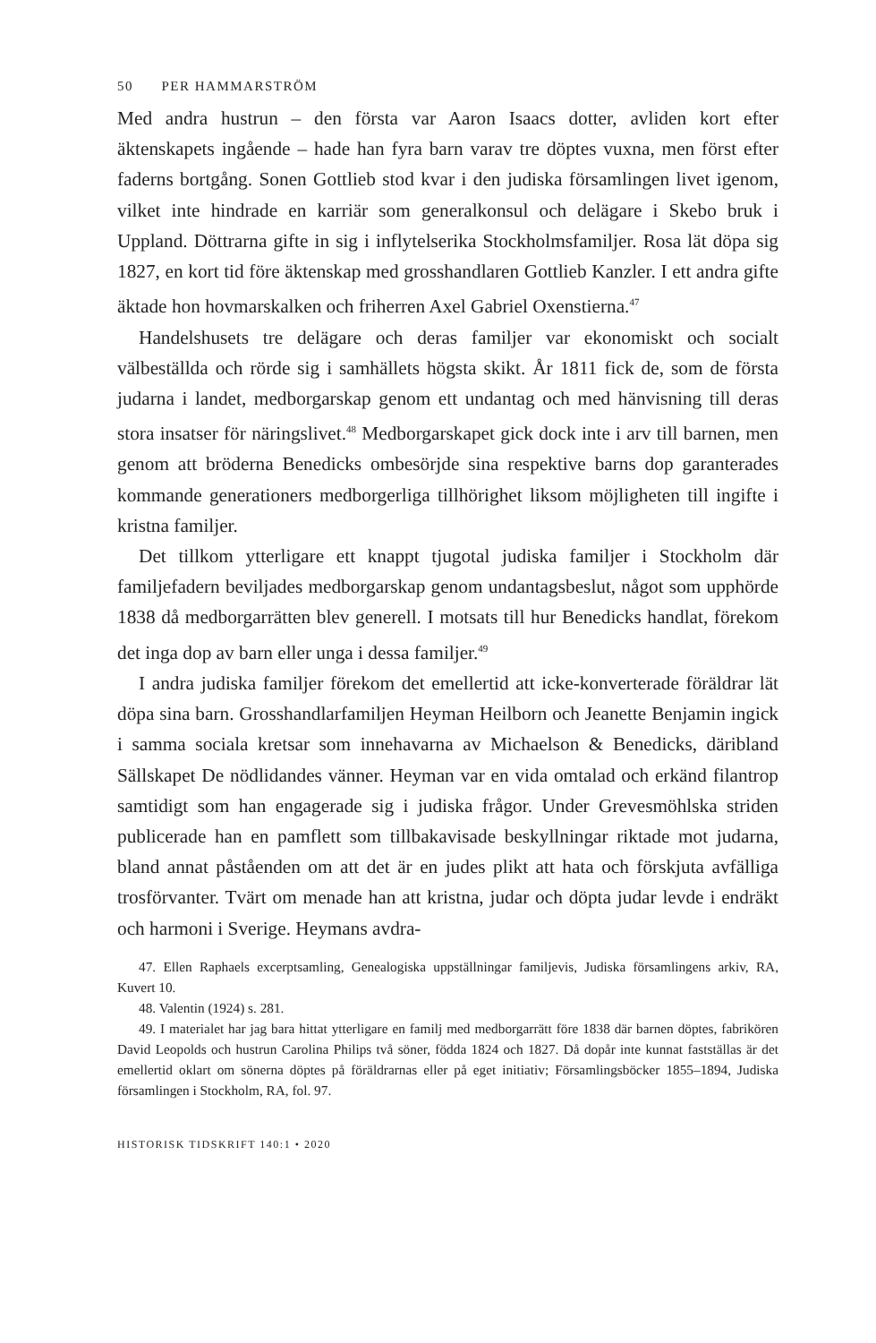50 PER HAMMARSTRÖM
Med andra hustrun – den första var Aaron Isaacs dotter, avliden kort efter äktenskapets ingående – hade han fyra barn varav tre döptes vuxna, men först efter faderns bortgång. Sonen Gottlieb stod kvar i den judiska församlingen livet igenom, vilket inte hindrade en karriär som generalkonsul och delägare i Skebo bruk i Uppland. Döttrarna gifte in sig i inflytelserika Stockholmsfamiljer. Rosa lät döpa sig 1827, en kort tid före äktenskap med grosshandlaren Gottlieb Kanzler. I ett andra gifte äktade hon hovmarskalken och friherren Axel Gabriel Oxenstierna.<sup>47</sup>
Handelshusets tre delägare och deras familjer var ekonomiskt och socialt välbeställda och rörde sig i samhällets högsta skikt. År 1811 fick de, som de första judarna i landet, medborgarskap genom ett undantag och med hänvisning till deras stora insatser för näringslivet.<sup>48</sup> Medborgarskapet gick dock inte i arv till barnen, men genom att bröderna Benedicks ombesörjde sina respektive barns dop garanterades kommande generationers medborgerliga tillhörighet liksom möjligheten till ingifte i kristna familjer.
Det tillkom ytterligare ett knappt tjugotal judiska familjer i Stockholm där familjefadern beviljades medborgarskap genom undantagsbeslut, något som upphörde 1838 då medborgarrätten blev generell. I motsats till hur Benedicks handlat, förekom det inga dop av barn eller unga i dessa familjer.<sup>49</sup>
I andra judiska familjer förekom det emellertid att icke-konverterade föräldrar lät döpa sina barn. Grosshandlarfamiljen Heyman Heilborn och Jeanette Benjamin ingick i samma sociala kretsar som innehavarna av Michaelson & Benedicks, däribland Sällskapet De nödlidandes vänner. Heyman var en vida omtalad och erkänd filantrop samtidigt som han engagerade sig i judiska frågor. Under Grevesmöhlska striden publicerade han en pamflett som tillbakavisade beskyllningar riktade mot judarna, bland annat påståenden om att det är en judes plikt att hata och förskjuta avfälliga trosförvanter. Tvärt om menade han att kristna, judar och döpta judar levde i endräkt och harmoni i Sverige. Heymans avdra-
47. Ellen Raphaels excerptsamling, Genealogiska uppställningar familjevis, Judiska församlingens arkiv, RA, Kuvert 10.
48. Valentin (1924) s. 281.
49. I materialet har jag bara hittat ytterligare en familj med medborgarrätt före 1838 där barnen döptes, fabrikören David Leopolds och hustrun Carolina Philips två söner, födda 1824 och 1827. Då dopår inte kunnat fastställas är det emellertid oklart om sönerna döptes på föräldrarnas eller på eget initiativ; Församlingsböcker 1855–1894, Judiska församlingen i Stockholm, RA, fol. 97.
HISTORISK TIDSKRIFT 140:1 • 2020